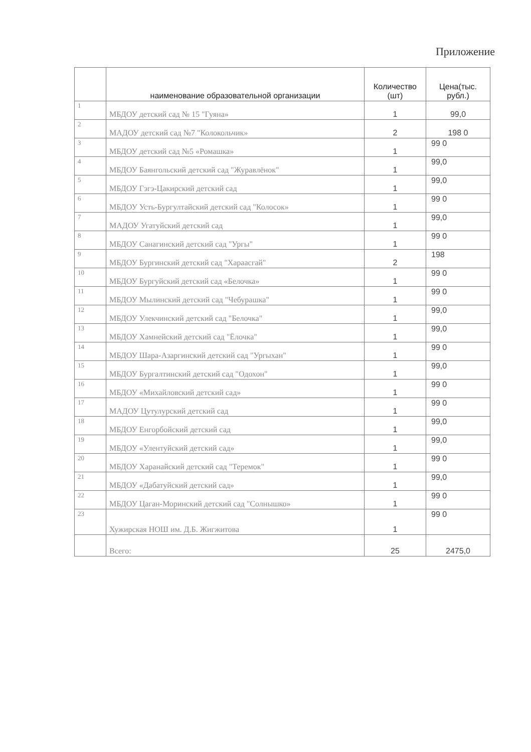Приложение
| | наименование образовательной организации | Количество (шт) | Цена(тыс. рубл.) |
| --- | --- | --- | --- |
| 1 | МБДОУ детский сад № 15 "Гуяна» | 1 | 99,0 |
| 2 | МАДОУ детский сад №7 "Колокольчик» | 2 | 198 0 |
| 3 | МБДОУ детский сад №5 «Ромашка» | 1 | 99 0 |
| 4 | МБДОУ Баянгольский детский сад "Журавлёнок" | 1 | 99,0 |
| 5 | МБДОУ Гэгэ-Цакирский детский сад | 1 | 99,0 |
| 6 | МБДОУ Усть-Бургултайский детский сад "Колосок» | 1 | 99 0 |
| 7 | МАДОУ Угатуйский детский сад | 1 | 99,0 |
| 8 | МБДОУ Санагинский детский сад "Ургы" | 1 | 99 0 |
| 9 | МБДОУ Бургинский детский сад "Хараасгай" | 2 | 198 |
| 10 | МБДОУ Бургуйский детский сад «Белочка» | 1 | 99 0 |
| 11 | МБДОУ Мылинский детский сад "Чебурашка" | 1 | 99 0 |
| 12 | МБДОУ Улекчинский детский сад "Белочка" | 1 | 99,0 |
| 13 | МБДОУ Хамнейский детский сад "Ёлочка" | 1 | 99,0 |
| 14 | МБДОУ Шара-Азаргинский детский сад "Ургыхан" | 1 | 99 0 |
| 15 | МБДОУ Бургалтинский детский сад "Одохон" | 1 | 99,0 |
| 16 | МБДОУ «Михайловский детский сад» | 1 | 99 0 |
| 17 | МАДОУ Цутулурский детский сад | 1 | 99 0 |
| 18 | МБДОУ Енгорбойский детский сад | 1 | 99,0 |
| 19 | МБДОУ «Улентуйский детский сад» | 1 | 99,0 |
| 20 | МБДОУ Харанайский детский сад "Теремок" | 1 | 99 0 |
| 21 | МБДОУ «Дабатуйский детский сад» | 1 | 99,0 |
| 22 | МБДОУ Цаган-Моринский детский сад "Солнышко» | 1 | 99 0 |
| 23 | Хужирская НОШ им. Д.Б. Жигжитова | 1 | 99 0 |
| | Всего: | 25 | 2475,0 |